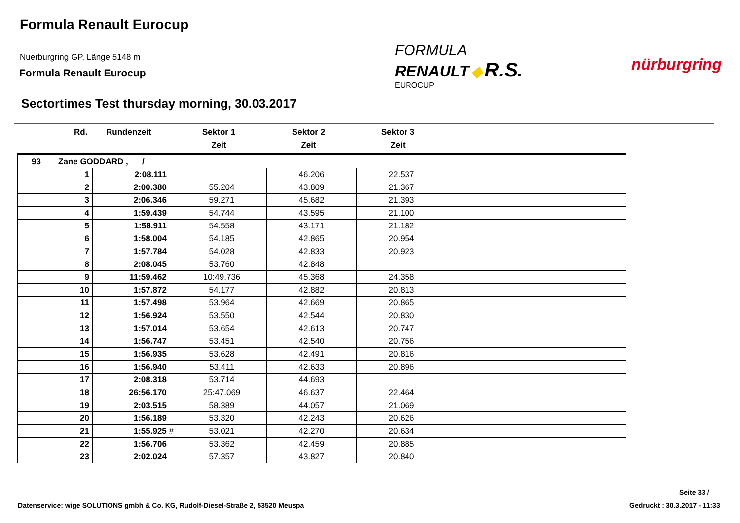Formula Renault Eurocup
Nuerburgring GP, Länge 5148 m
Formula Renault Eurocup
FORMULA
RENAULT ◆ R.S.
EUROCUP
nürburgring
Sectortimes Test thursday morning, 30.03.2017
Rd. Rundenzeit
Sektor 1
Zeit
Sektor 2
Zeit
Sektor 3
Zeit
| 93 | Zane GODDARD , / | | | | | | |
| | 1 | 2:08.111 | | 46.206 | 22.537 | | |
| | 2 | 2:00.380 | 55.204 | 43.809 | 21.367 | | |
| | 3 | 2:06.346 | 59.271 | 45.682 | 21.393 | | |
| | 4 | 1:59.439 | 54.744 | 43.595 | 21.100 | | |
| | 5 | 1:58.911 | 54.558 | 43.171 | 21.182 | | |
| | 6 | 1:58.004 | 54.185 | 42.865 | 20.954 | | |
| | 7 | 1:57.784 | 54.028 | 42.833 | 20.923 | | |
| | 8 | 2:08.045 | 53.760 | 42.848 | | | |
| | 9 | 11:59.462 | 10:49.736 | 45.368 | 24.358 | | |
| | 10 | 1:57.872 | 54.177 | 42.882 | 20.813 | | |
| | 11 | 1:57.498 | 53.964 | 42.669 | 20.865 | | |
| | 12 | 1:56.924 | 53.550 | 42.544 | 20.830 | | |
| | 13 | 1:57.014 | 53.654 | 42.613 | 20.747 | | |
| | 14 | 1:56.747 | 53.451 | 42.540 | 20.756 | | |
| | 15 | 1:56.935 | 53.628 | 42.491 | 20.816 | | |
| | 16 | 1:56.940 | 53.411 | 42.633 | 20.896 | | |
| | 17 | 2:08.318 | 53.714 | 44.693 | | | |
| | 18 | 26:56.170 | 25:47.069 | 46.637 | 22.464 | | |
| | 19 | 2:03.515 | 58.389 | 44.057 | 21.069 | | |
| | 20 | 1:56.189 | 53.320 | 42.243 | 20.626 | | |
| | 21 | 1:55.925 # | 53.021 | 42.270 | 20.634 | | |
| | 22 | 1:56.706 | 53.362 | 42.459 | 20.885 | | |
| | 23 | 2:02.024 | 57.357 | 43.827 | 20.840 | | |
Seite 33 /
Datenservice: wige SOLUTIONS gmbh & Co. KG, Rudolf-Diesel-Straße 2, 53520 Meuspa
Gedruckt : 30.3.2017 - 11:33